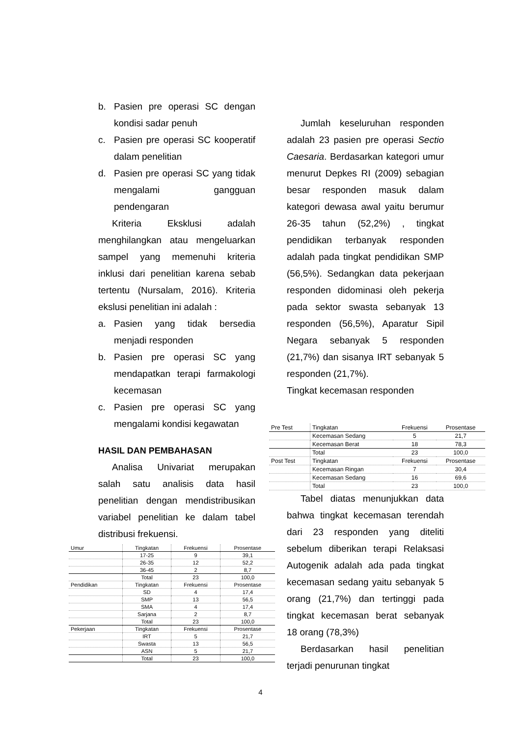b. Pasien pre operasi SC dengan kondisi sadar penuh
c. Pasien pre operasi SC kooperatif dalam penelitian
d. Pasien pre operasi SC yang tidak mengalami gangguan pendengaran
Kriteria Eksklusi adalah menghilangkan atau mengeluarkan sampel yang memenuhi kriteria inklusi dari penelitian karena sebab tertentu (Nursalam, 2016). Kriteria ekslusi penelitian ini adalah :
a. Pasien yang tidak bersedia menjadi responden
b. Pasien pre operasi SC yang mendapatkan terapi farmakologi kecemasan
c. Pasien pre operasi SC yang mengalami kondisi kegawatan
HASIL DAN PEMBAHASAN
Analisa Univariat merupakan salah satu analisis data hasil penelitian dengan mendistribusikan variabel penelitian ke dalam tabel distribusi frekuensi.
| Umur | Tingkatan | Frekuensi | Prosentase |
| | 17-25 | 9 | 39,1 |
| | 26-35 | 12 | 52,2 |
| | 36-45 | 2 | 8,7 |
| | Total | 23 | 100,0 |
| Pendidikan | Tingkatan | Frekuensi | Prosentase |
| | SD | 4 | 17,4 |
| | SMP | 13 | 56,5 |
| | SMA | 4 | 17,4 |
| | Sarjana | 2 | 8,7 |
| | Total | 23 | 100,0 |
| Pekerjaan | Tingkatan | Frekuensi | Prosentase |
| | IRT | 5 | 21,7 |
| | Swasta | 13 | 56,5 |
| | ASN | 5 | 21,7 |
| | Total | 23 | 100,0 |
Jumlah keseluruhan responden adalah 23 pasien pre operasi Sectio Caesaria. Berdasarkan kategori umur menurut Depkes RI (2009) sebagian besar responden masuk dalam kategori dewasa awal yaitu berumur 26-35 tahun (52,2%) , tingkat pendidikan terbanyak responden adalah pada tingkat pendidikan SMP (56,5%). Sedangkan data pekerjaan responden didominasi oleh pekerja pada sektor swasta sebanyak 13 responden (56,5%), Aparatur Sipil Negara sebanyak 5 responden (21,7%) dan sisanya IRT sebanyak 5 responden (21,7%).
Tingkat kecemasan responden
| Pre Test | Tingkatan | Frekuensi | Prosentase |
| | Kecemasan Sedang | 5 | 21,7 |
| | Kecemasan Berat | 18 | 78,3 |
| | Total | 23 | 100,0 |
| Post Test | Tingkatan | Frekuensi | Prosentase |
| | Kecemasan Ringan | 7 | 30,4 |
| | Kecemasan Sedang | 16 | 69,6 |
| | Total | 23 | 100,0 |
Tabel diatas menunjukkan data bahwa tingkat kecemasan terendah dari 23 responden yang diteliti sebelum diberikan terapi Relaksasi Autogenik adalah ada pada tingkat kecemasan sedang yaitu sebanyak 5 orang (21,7%) dan tertinggi pada tingkat kecemasan berat sebanyak 18 orang (78,3%)
Berdasarkan hasil penelitian terjadi penurunan tingkat
4